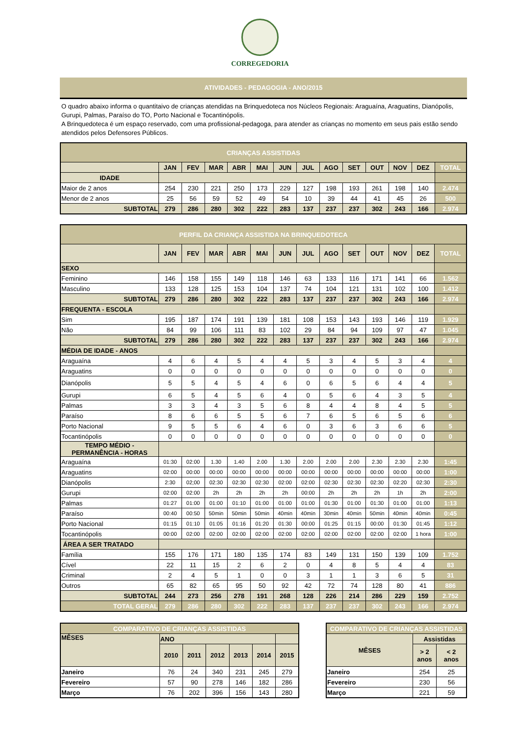CORREGEDORIA
ATIVIDADES - PEDAGOGIA - ANO/2015
O quadro abaixo informa o quantitaivo de crianças atendidas na Brinquedoteca nos Núcleos Regionais: Araguaína, Araguatins, Dianópolis, Gurupi, Palmas, Paraíso do TO, Porto Nacional e Tocantinópolis.
A Brinquedoteca é um espaço reservado, com uma profissional-pedagoga, para atender as crianças no momento em seus pais estão sendo atendidos pelos Defensores Públicos.
| CRIANÇAS ASSISTIDAS | | | | | | | | | | | | | |
| | JAN | FEV | MAR | ABR | MAI | JUN | JUL | AGO | SET | OUT | NOV | DEZ | TOTAL |
| IDADE | | | | | | | | | | | | | |
| Maior de 2 anos | 254 | 230 | 221 | 250 | 173 | 229 | 127 | 198 | 193 | 261 | 198 | 140 | 2.474 |
| Menor de 2 anos | 25 | 56 | 59 | 52 | 49 | 54 | 10 | 39 | 44 | 41 | 45 | 26 | 500 |
| SUBTOTAL | 279 | 286 | 280 | 302 | 222 | 283 | 137 | 237 | 237 | 302 | 243 | 166 | 2.974 |
| PERFIL DA CRIANÇA ASSISTIDA NA BRINQUEDOTECA | | | | | | | | | | | | | |
| | JAN | FEV | MAR | ABR | MAI | JUN | JUL | AGO | SET | OUT | NOV | DEZ | TOTAL |
| SEXO | | | | | | | | | | | | | |
| Feminino | 146 | 158 | 155 | 149 | 118 | 146 | 63 | 133 | 116 | 171 | 141 | 66 | 1.562 |
| Masculino | 133 | 128 | 125 | 153 | 104 | 137 | 74 | 104 | 121 | 131 | 102 | 100 | 1.412 |
| SUBTOTAL | 279 | 286 | 280 | 302 | 222 | 283 | 137 | 237 | 237 | 302 | 243 | 166 | 2.974 |
| FREQUENTA - ESCOLA | | | | | | | | | | | | | |
| Sim | 195 | 187 | 174 | 191 | 139 | 181 | 108 | 153 | 143 | 193 | 146 | 119 | 1.929 |
| Não | 84 | 99 | 106 | 111 | 83 | 102 | 29 | 84 | 94 | 109 | 97 | 47 | 1.045 |
| SUBTOTAL | 279 | 286 | 280 | 302 | 222 | 283 | 137 | 237 | 237 | 302 | 243 | 166 | 2.974 |
| MÉDIA DE IDADE - ANOS | | | | | | | | | | | | | |
| Araguaína | 4 | 6 | 4 | 5 | 4 | 4 | 5 | 3 | 4 | 5 | 3 | 4 | 4 |
| Araguatins | 0 | 0 | 0 | 0 | 0 | 0 | 0 | 0 | 0 | 0 | 0 | 0 | 0 |
| Dianópolis | 5 | 5 | 4 | 5 | 4 | 6 | 0 | 6 | 5 | 6 | 4 | 4 | 5 |
| Gurupi | 6 | 5 | 4 | 5 | 6 | 4 | 0 | 5 | 6 | 4 | 3 | 5 | 4 |
| Palmas | 3 | 3 | 4 | 3 | 5 | 6 | 8 | 4 | 4 | 8 | 4 | 5 | 5 |
| Paraíso | 8 | 6 | 6 | 5 | 5 | 6 | 7 | 6 | 5 | 6 | 5 | 6 | 6 |
| Porto Nacional | 9 | 5 | 5 | 6 | 4 | 6 | 0 | 3 | 6 | 3 | 6 | 6 | 5 |
| Tocantinópolis | 0 | 0 | 0 | 0 | 0 | 0 | 0 | 0 | 0 | 0 | 0 | 0 | 0 |
| TEMPO MÉDIO - PERMANÊNCIA - HORAS | | | | | | | | | | | | | |
| Araguaína | 01:30 | 02:00 | 1.30 | 1.40 | 2.00 | 1.30 | 2.00 | 2.00 | 2.00 | 2.30 | 2.30 | 2.30 | 1:45 |
| Araguatins | 02:00 | 00:00 | 00:00 | 00:00 | 00:00 | 00:00 | 00:00 | 00:00 | 00:00 | 00:00 | 00:00 | 00:00 | 1:00 |
| Dianópolis | 2:30 | 02;00 | 02:30 | 02:30 | 02:30 | 02:00 | 02:00 | 02:30 | 02:30 | 02:30 | 02:20 | 02:30 | 2:30 |
| Gurupi | 02:00 | 02:00 | 2h | 2h | 2h | 2h | 00:00 | 2h | 2h | 2h | 1h | 2h | 2:00 |
| Palmas | 01:27 | 01:00 | 01:00 | 01:10 | 01:00 | 01:00 | 01:00 | 01:30 | 01:00 | 01:30 | 01:00 | 01:00 | 1:13 |
| Paraíso | 00:40 | 00:50 | 50min | 50min | 50min | 40min | 40min | 30min | 40min | 50min | 40min | 40min | 0:45 |
| Porto Nacional | 01:15 | 01:10 | 01:05 | 01:16 | 01:20 | 01:30 | 00:00 | 01:25 | 01:15 | 00:00 | 01:30 | 01:45 | 1:12 |
| Tocantinópolis | 00:00 | 02:00 | 02:00 | 02:00 | 02:00 | 02:00 | 02:00 | 02:00 | 02:00 | 02:00 | 02:00 | 1 hora | 1:00 |
| ÁREA A SER TRATADO | | | | | | | | | | | | | |
| Família | 155 | 176 | 171 | 180 | 135 | 174 | 83 | 149 | 131 | 150 | 139 | 109 | 1.752 |
| Cível | 22 | 11 | 15 | 2 | 6 | 2 | 0 | 4 | 8 | 5 | 4 | 4 | 83 |
| Criminal | 2 | 4 | 5 | 1 | 0 | 0 | 3 | 1 | 1 | 3 | 6 | 5 | 31 |
| Outros | 65 | 82 | 65 | 95 | 50 | 92 | 42 | 72 | 74 | 128 | 80 | 41 | 886 |
| SUBTOTAL | 244 | 273 | 256 | 278 | 191 | 268 | 128 | 226 | 214 | 286 | 229 | 159 | 2.752 |
| TOTAL GERAL | 279 | 286 | 280 | 302 | 222 | 283 | 137 | 237 | 237 | 302 | 243 | 166 | 2.974 |
| COMPARATIVO DE CRIANÇAS ASSISTIDAS | | | | | | |
| MÊSES | ANO | | | | | |
| | 2010 | 2011 | 2012 | 2013 | 2014 | 2015 |
| Janeiro | 76 | 24 | 340 | 231 | 245 | 279 |
| Fevereiro | 57 | 90 | 278 | 146 | 182 | 286 |
| Março | 76 | 202 | 396 | 156 | 143 | 280 |
| COMPARATIVO DE CRIANÇAS ASSISTIDAS | | |
| MÊSES | Assistidas | |
| | > 2 anos | < 2 anos |
| Janeiro | 254 | 25 |
| Fevereiro | 230 | 56 |
| Março | 221 | 59 |